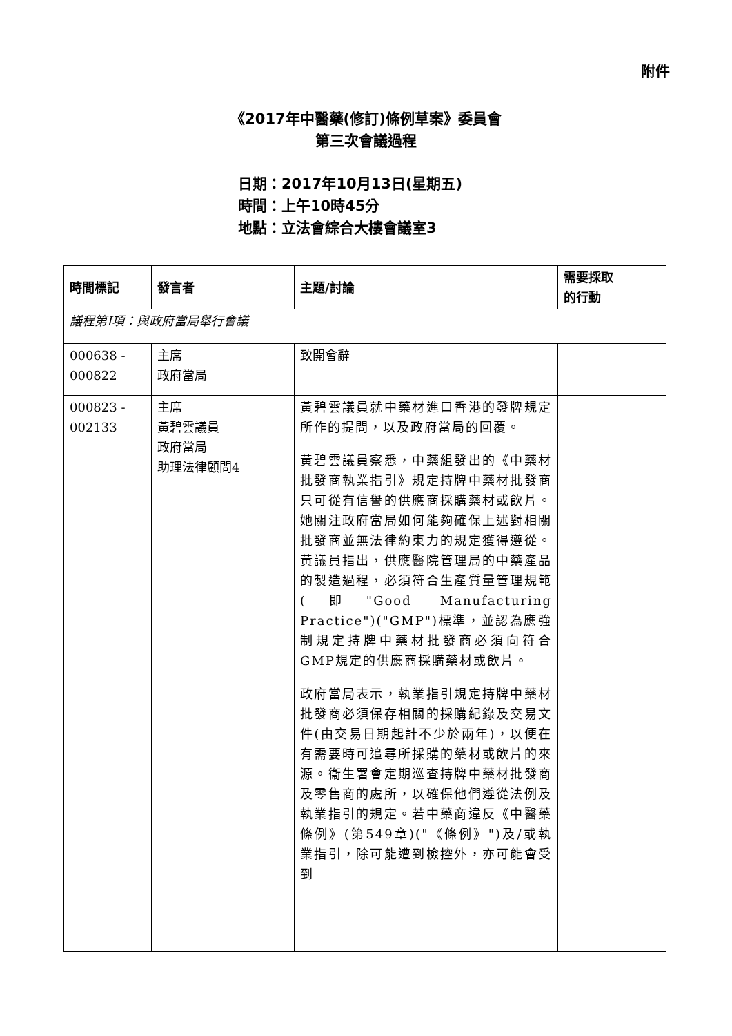附件
《2017年中醫藥(修訂)條例草案》委員會
第三次會議過程
日期：2017年10月13日(星期五)
時間：上午10時45分
地點：立法會綜合大樓會議室3
| 時間標記 | 發言者 | 主題/討論 | 需要採取 的行動 |
| --- | --- | --- | --- |
| 議程第I項：與政府當局舉行會議 | | | |
| 000638 - 000822 | 主席 政府當局 | 致開會辭 | |
| 000823 - 002133 | 主席 黃碧雲議員 政府當局 助理法律顧問4 | 黃碧雲議員就中藥材進口香港的發牌規定所作的提問，以及政府當局的回覆。 黃碧雲議員察悉，中藥組發出的《中藥材批發商執業指引》規定持牌中藥材批發商只可從有信譽的供應商採購藥材或飲片。她關注政府當局如何能夠確保上述對相關批發商並無法律約束力的規定獲得遵從。黃議員指出，供應醫院管理局的中藥產品的製造過程，必須符合生產質量管理規範(即"Good Manufacturing Practice")("GMP")標準，並認為應強制規定持牌中藥材批發商必須向符合GMP規定的供應商採購藥材或飲片。 政府當局表示，執業指引規定持牌中藥材批發商必須保存相關的採購紀錄及交易文件(由交易日期起計不少於兩年)，以便在有需要時可追尋所採購的藥材或飲片的來源。衞生署會定期巡查持牌中藥材批發商及零售商的處所，以確保他們遵從法例及執業指引的規定。若中藥商違反《中醫藥條例》(第549章)("《條例》")及/或執業指引，除可能遭到檢控外，亦可能會受到 | |